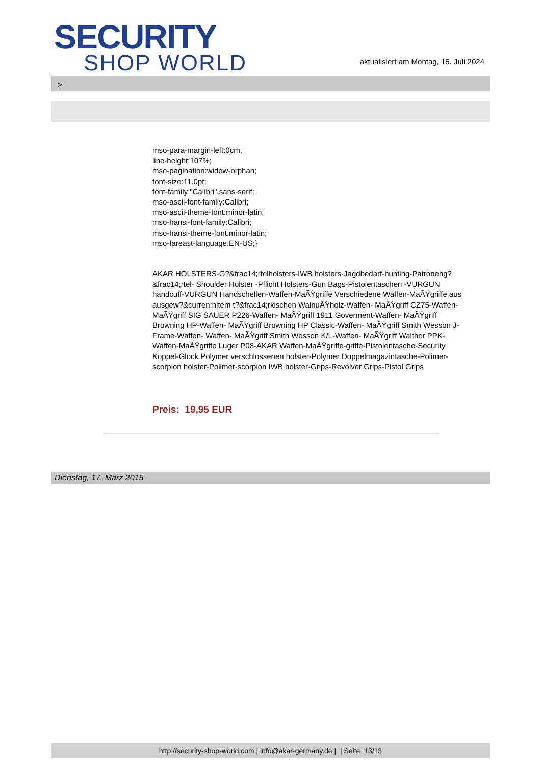SECURITY
SHOP WORLD
aktualisiert am Montag, 15. Juli 2024
>
mso-para-margin-left:0cm;
line-height:107%;
mso-pagination:widow-orphan;
font-size:11.0pt;
font-family:"Calibri",sans-serif;
mso-ascii-font-family:Calibri;
mso-ascii-theme-font:minor-latin;
mso-hansi-font-family:Calibri;
mso-hansi-theme-font:minor-latin;
mso-fareast-language:EN-US;}
AKAR HOLSTERS-G?&frac14;rtelholsters-IWB holsters-Jagdbedarf-hunting-Patroneng?&frac14;rtel- Shoulder Holster -Pflicht Holsters-Gun Bags-Pistolentaschen -VURGUN handcuff-VURGUN Handschellen-Waffen-MaÃŸgriffe Verschiedene Waffen-MaÃŸgriffe aus ausgew?&curren;hltem t?&frac14;rkischen WalnuÃŸholz-Waffen- MaÃŸgriff CZ75-Waffen- MaÃŸgriff SIG SAUER P226-Waffen- MaÃŸgriff 1911 Goverment-Waffen- MaÃŸgriff Browning HP-Waffen- MaÃŸgriff Browning HP Classic-Waffen- MaÃŸgriff Smith Wesson J-Frame-Waffen- Waffen- MaÃŸgriff Smith Wesson K/L-Waffen- MaÃŸgriff Walther PPK-Waffen-MaÃŸgriffe Luger P08-AKAR Waffen-MaÃŸgriffe-griffe-Pistolentasche-Security Koppel-Glock Polymer verschlossenen holster-Polymer Doppelmagazintasche-Polimer-scorpion holster-Polimer-scorpion IWB holster-Grips-Revolver Grips-Pistol Grips
Preis: 19,95 EUR
Dienstag, 17. März 2015
http://security-shop-world.com | info@akar-germany.de | | Seite 13/13